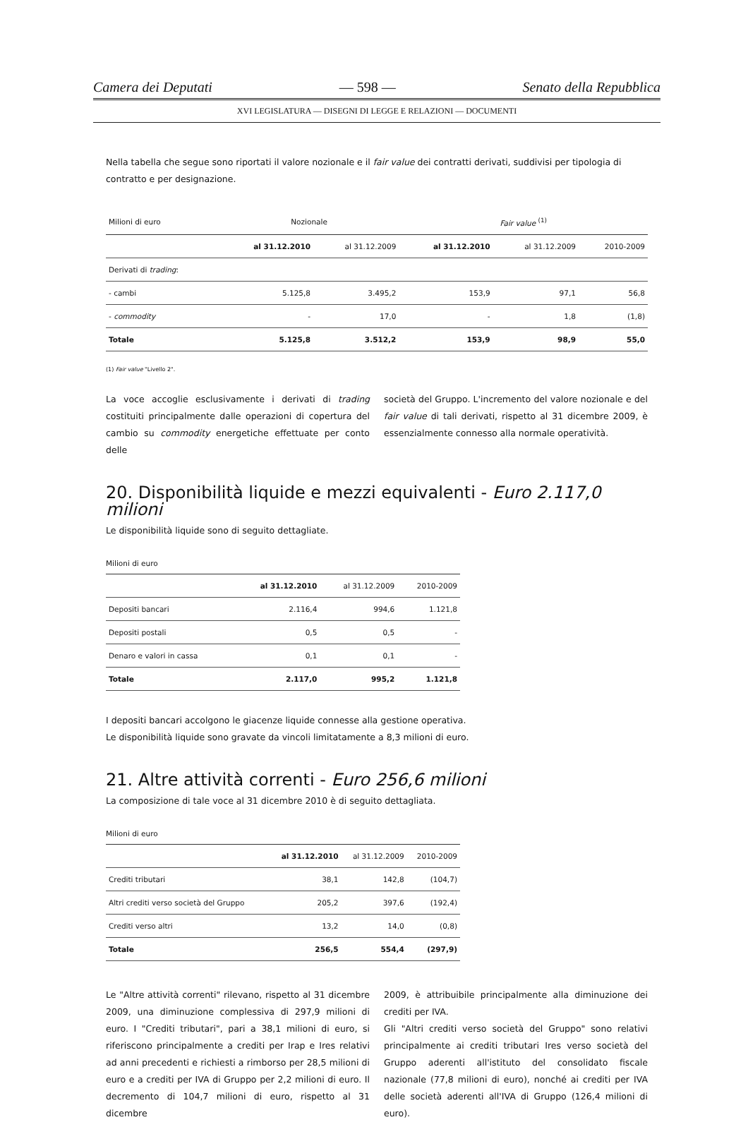Camera dei Deputati — 598 — Senato della Repubblica
XVI LEGISLATURA — DISEGNI DI LEGGE E RELAZIONI — DOCUMENTI
Nella tabella che segue sono riportati il valore nozionale e il fair value dei contratti derivati, suddivisi per tipologia di contratto e per designazione.
| Milioni di euro | Nozionale | | Fair value <sup>(1)</sup> | | |
| --- | --- | --- | --- | --- | --- |
| | al 31.12.2010 | al 31.12.2009 | al 31.12.2010 | al 31.12.2009 | 2010-2009 |
| Derivati di trading : | | | | | |
| - cambi | 5.125,8 | 3.495,2 | 153,9 | 97,1 | 56,8 |
| - commodity | - | 17,0 | - | 1,8 | (1,8) |
| Totale | 5.125,8 | 3.512,2 | 153,9 | 98,9 | 55,0 |
(1) Fair value "Livello 2".
La voce accoglie esclusivamente i derivati di trading costituiti principalmente dalle operazioni di copertura del cambio su commodity energetiche effettuate per conto delle
società del Gruppo. L'incremento del valore nozionale e del fair value di tali derivati, rispetto al 31 dicembre 2009, è essenzialmente connesso alla normale operatività.
20. Disponibilità liquide e mezzi equivalenti - Euro 2.117,0 milioni
Le disponibilità liquide sono di seguito dettagliate.
Milioni di euro
| | al 31.12.2010 | al 31.12.2009 | 2010-2009 |
| --- | --- | --- | --- |
| Depositi bancari | 2.116,4 | 994,6 | 1.121,8 |
| Depositi postali | 0,5 | 0,5 | - |
| Denaro e valori in cassa | 0,1 | 0,1 | - |
| Totale | 2.117,0 | 995,2 | 1.121,8 |
I depositi bancari accolgono le giacenze liquide connesse alla gestione operativa.
Le disponibilità liquide sono gravate da vincoli limitatamente a 8,3 milioni di euro.
21. Altre attività correnti - Euro 256,6 milioni
La composizione di tale voce al 31 dicembre 2010 è di seguito dettagliata.
Milioni di euro
| | al 31.12.2010 | al 31.12.2009 | 2010-2009 |
| --- | --- | --- | --- |
| Crediti tributari | 38,1 | 142,8 | (104,7) |
| Altri crediti verso società del Gruppo | 205,2 | 397,6 | (192,4) |
| Crediti verso altri | 13,2 | 14,0 | (0,8) |
| Totale | 256,5 | 554,4 | (297,9) |
Le "Altre attività correnti" rilevano, rispetto al 31 dicembre 2009, una diminuzione complessiva di 297,9 milioni di euro. I "Crediti tributari", pari a 38,1 milioni di euro, si riferiscono principalmente a crediti per Irap e Ires relativi ad anni precedenti e richiesti a rimborso per 28,5 milioni di euro e a crediti per IVA di Gruppo per 2,2 milioni di euro. Il decremento di 104,7 milioni di euro, rispetto al 31 dicembre
2009, è attribuibile principalmente alla diminuzione dei crediti per IVA.
Gli "Altri crediti verso società del Gruppo" sono relativi principalmente ai crediti tributari Ires verso società del Gruppo aderenti all'istituto del consolidato fiscale nazionale (77,8 milioni di euro), nonché ai crediti per IVA delle società aderenti all'IVA di Gruppo (126,4 milioni di euro).